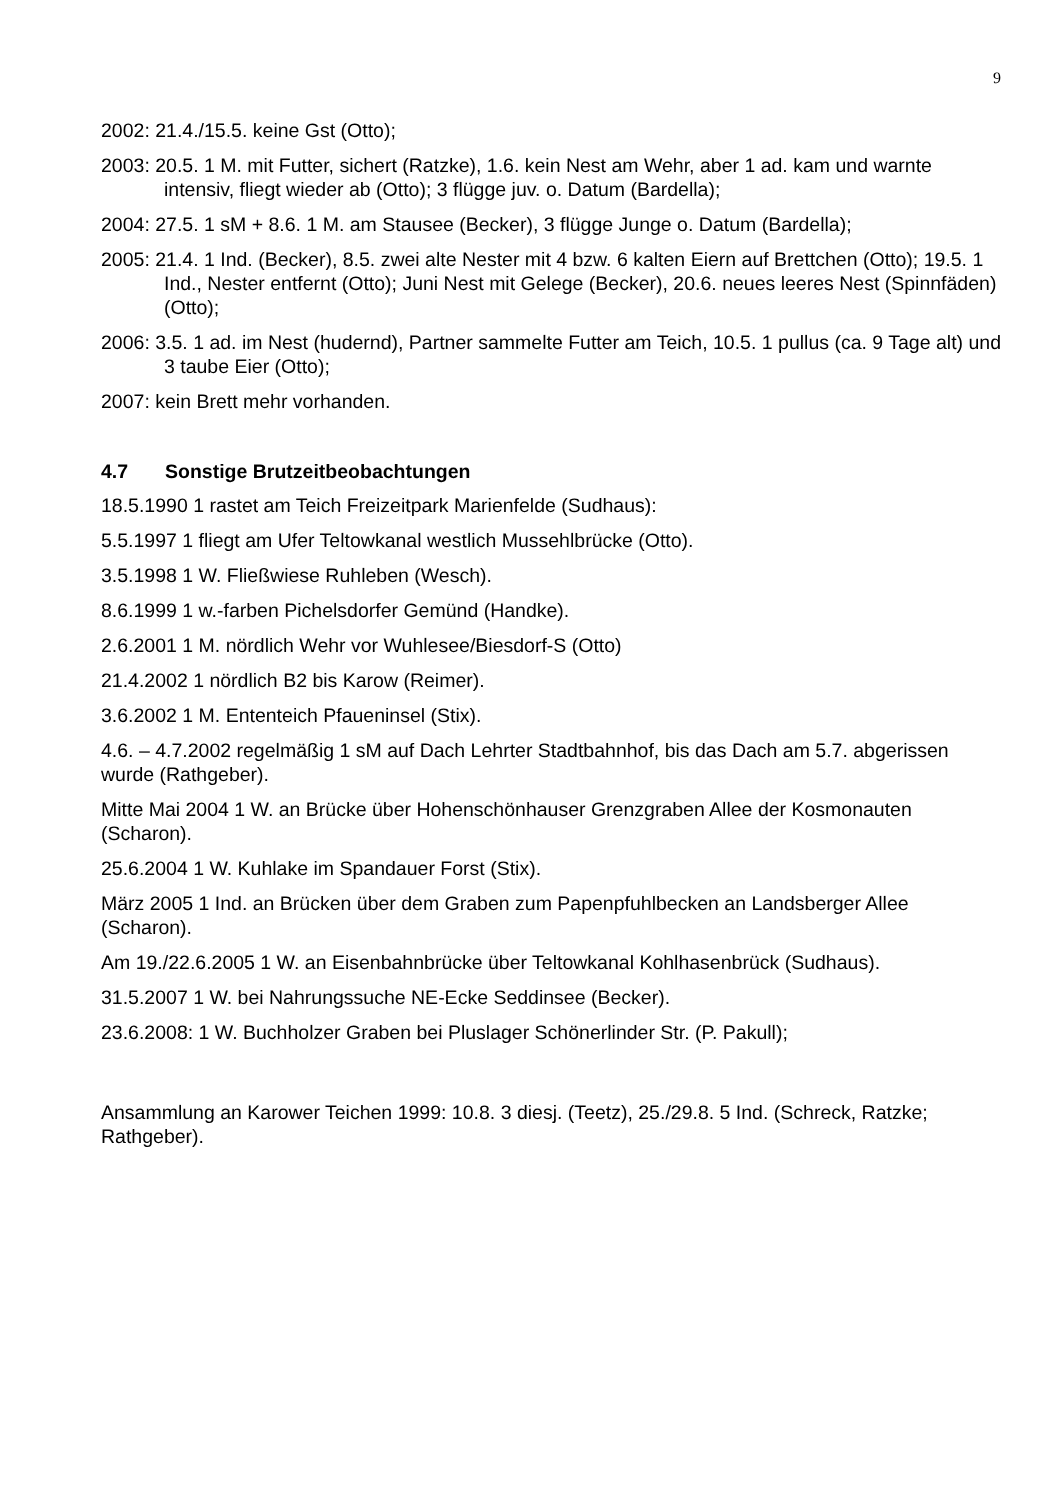9
2002: 21.4./15.5. keine Gst (Otto);
2003: 20.5. 1 M. mit Futter, sichert (Ratzke), 1.6. kein Nest am Wehr, aber 1 ad. kam und warnte intensiv, fliegt wieder ab (Otto); 3 flügge juv. o. Datum (Bardella);
2004: 27.5. 1 sM + 8.6. 1 M. am Stausee (Becker), 3 flügge Junge o. Datum (Bardella);
2005: 21.4. 1 Ind. (Becker), 8.5. zwei alte Nester mit 4 bzw. 6 kalten Eiern auf Brettchen (Otto); 19.5. 1 Ind., Nester entfernt (Otto); Juni Nest mit Gelege (Becker), 20.6. neues leeres Nest (Spinnfäden) (Otto);
2006: 3.5. 1 ad. im Nest (hudernd), Partner sammelte Futter am Teich, 10.5. 1 pullus (ca. 9 Tage alt) und 3 taube Eier (Otto);
2007: kein Brett mehr vorhanden.
4.7 Sonstige Brutzeitbeobachtungen
18.5.1990 1 rastet am Teich Freizeitpark Marienfelde (Sudhaus):
5.5.1997 1 fliegt am Ufer Teltowkanal westlich Mussehlbrücke (Otto).
3.5.1998 1 W. Fließwiese Ruhleben (Wesch).
8.6.1999 1 w.-farben Pichelsdorfer Gemünd (Handke).
2.6.2001 1 M. nördlich Wehr vor Wuhlesee/Biesdorf-S (Otto)
21.4.2002 1 nördlich B2 bis Karow (Reimer).
3.6.2002 1 M. Ententeich Pfaueninsel (Stix).
4.6. – 4.7.2002 regelmäßig 1 sM auf Dach Lehrter Stadtbahnhof, bis das Dach am 5.7. abgerissen wurde (Rathgeber).
Mitte Mai 2004 1 W. an Brücke über Hohenschönhauser Grenzgraben Allee der Kosmonauten (Scharon).
25.6.2004 1 W. Kuhlake im Spandauer Forst (Stix).
März 2005 1 Ind. an Brücken über dem Graben zum Papenpfuhlbecken an Landsberger Allee (Scharon).
Am 19./22.6.2005 1 W. an Eisenbahnbrücke über Teltowkanal Kohlhasenbrück (Sudhaus).
31.5.2007 1 W. bei Nahrungssuche NE-Ecke Seddinsee (Becker).
23.6.2008: 1 W. Buchholzer Graben bei Pluslager Schönerlinder Str. (P. Pakull);
Ansammlung an Karower Teichen 1999: 10.8. 3 diesj. (Teetz), 25./29.8. 5 Ind. (Schreck, Ratzke; Rathgeber).